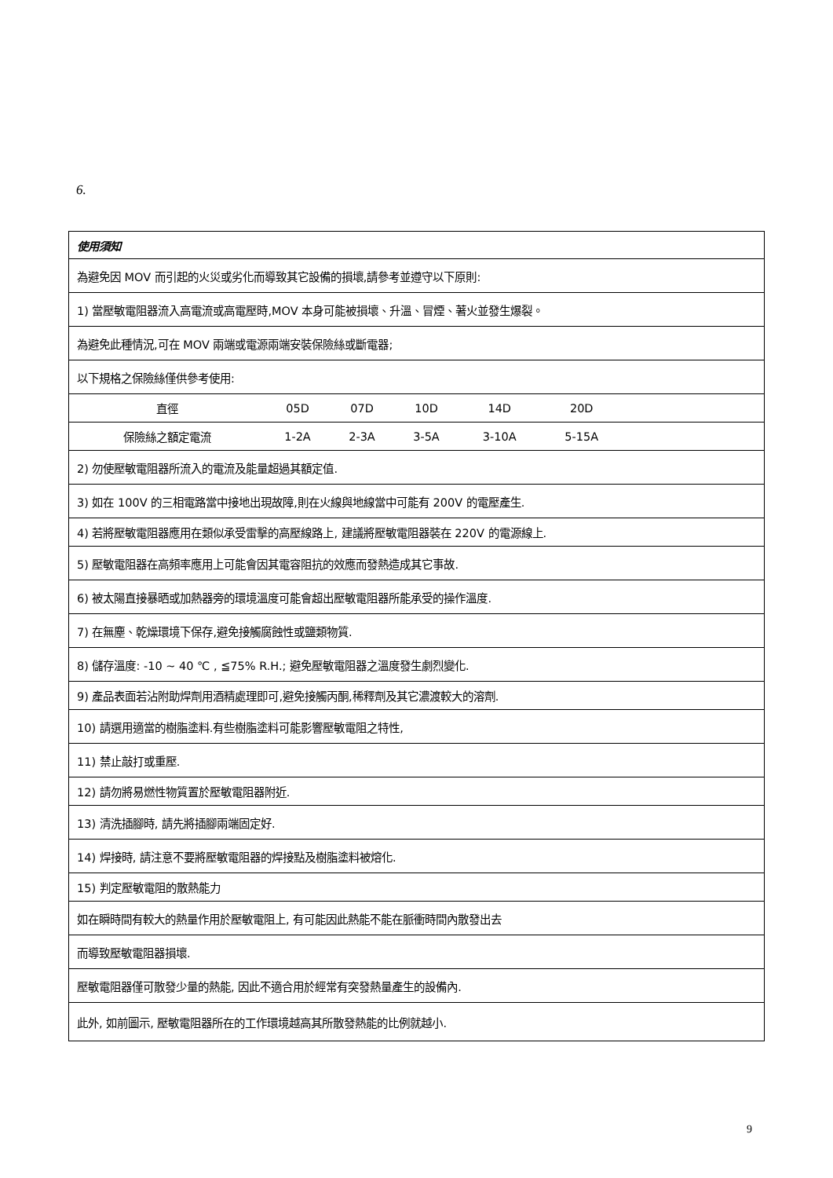6.
| 使用須知 |
| 為避免因 MOV 而引起的火災或劣化而導致其它設備的損壞,請參考並遵守以下原則: |
| 1) 當壓敏電阻器流入高電流或高電壓時,MOV 本身可能被損壞、升溫、冒煙、著火並發生爆裂。 |
| 為避免此種情況,可在 MOV 兩端或電源兩端安裝保險絲或斷電器; |
| 以下規格之保險絲僅供參考使用: |
| / 直徑 / 05D / 07D / 10D / 14D / 20D / / / 保險絲之額定電流 / 1-2A / 2-3A / 3-5A / 3-10A / 5-15A / / |
| 2) 勿使壓敏電阻器所流入的電流及能量超過其額定值. |
| 3) 如在 100V 的三相電路當中接地出現故障,則在火線與地線當中可能有 200V 的電壓產生. |
| 4) 若將壓敏電阻器應用在類似承受雷擊的高壓線路上, 建議將壓敏電阻器裝在 220V 的電源線上. |
| 5) 壓敏電阻器在高頻率應用上可能會因其電容阻抗的效應而發熱造成其它事故. |
| 6) 被太陽直接暴晒或加熱器旁的環境溫度可能會超出壓敏電阻器所能承受的操作溫度. |
| 7) 在無塵、乾燥環境下保存,避免接觸腐蝕性或鹽類物質. |
| 8) 儲存溫度: -10 ~ 40 ℃ , ≦75% R.H.; 避免壓敏電阻器之溫度發生劇烈變化. |
| 9) 產品表面若沾附助焊劑用酒精處理即可,避免接觸丙酮,稀釋劑及其它濃渡較大的溶劑. |
| 10) 請選用適當的樹脂塗料.有些樹脂塗料可能影響壓敏電阻之特性, |
| 11) 禁止敲打或重壓. |
| 12) 請勿將易燃性物質置於壓敏電阻器附近. |
| 13) 清洗插腳時, 請先將插腳兩端固定好. |
| 14) 焊接時, 請注意不要將壓敏電阻器的焊接點及樹脂塗料被熔化. |
| 15) 判定壓敏電阻的散熱能力 |
| 如在瞬時間有較大的熱量作用於壓敏電阻上, 有可能因此熱能不能在脈衝時間內散發出去 |
| 而導致壓敏電阻器損壞. |
| 壓敏電阻器僅可散發少量的熱能, 因此不適合用於經常有突發熱量產生的設備內. |
| 此外, 如前圖示, 壓敏電阻器所在的工作環境越高其所散發熱能的比例就越小. |
9